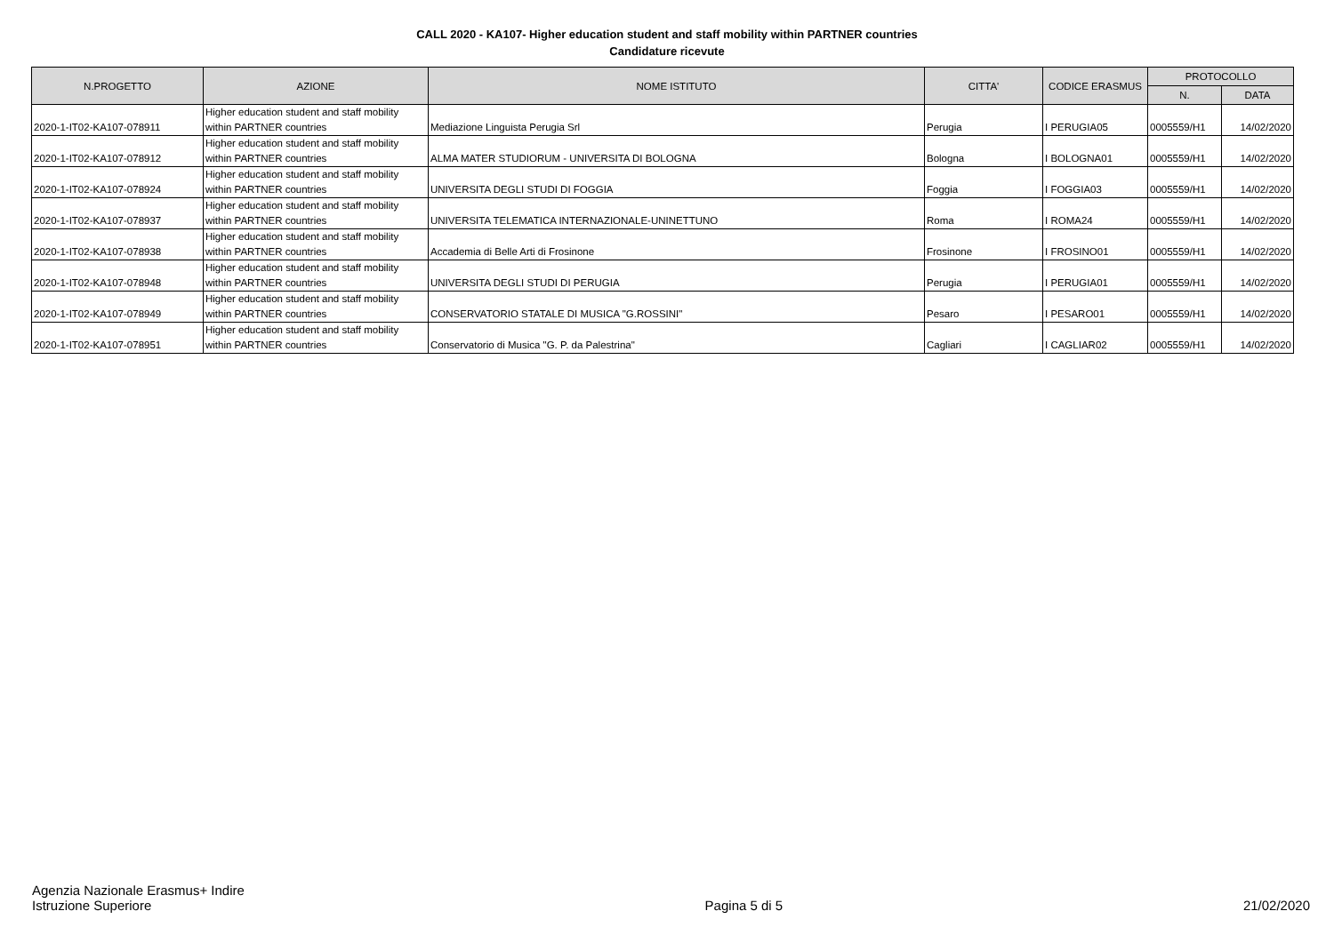CALL 2020 - KA107- Higher education student and staff mobility within PARTNER countries
Candidature ricevute
| N.PROGETTO | AZIONE | NOME ISTITUTO | CITTA' | CODICE ERASMUS | PROTOCOLLO | |
| --- | --- | --- | --- | --- | --- | --- |
| | | | | | N. | DATA |
| 2020-1-IT02-KA107-078911 | Higher education student and staff mobility within PARTNER countries | Mediazione Linguista Perugia Srl | Perugia | I PERUGIA05 | 0005559/H1 | 14/02/2020 |
| 2020-1-IT02-KA107-078912 | Higher education student and staff mobility within PARTNER countries | ALMA MATER STUDIORUM - UNIVERSITA DI BOLOGNA | Bologna | I BOLOGNA01 | 0005559/H1 | 14/02/2020 |
| 2020-1-IT02-KA107-078924 | Higher education student and staff mobility within PARTNER countries | UNIVERSITA DEGLI STUDI DI FOGGIA | Foggia | I FOGGIA03 | 0005559/H1 | 14/02/2020 |
| 2020-1-IT02-KA107-078937 | Higher education student and staff mobility within PARTNER countries | UNIVERSITA TELEMATICA INTERNAZIONALE-UNINETTUNO | Roma | I ROMA24 | 0005559/H1 | 14/02/2020 |
| 2020-1-IT02-KA107-078938 | Higher education student and staff mobility within PARTNER countries | Accademia di Belle Arti di Frosinone | Frosinone | I FROSINO01 | 0005559/H1 | 14/02/2020 |
| 2020-1-IT02-KA107-078948 | Higher education student and staff mobility within PARTNER countries | UNIVERSITA DEGLI STUDI DI PERUGIA | Perugia | I PERUGIA01 | 0005559/H1 | 14/02/2020 |
| 2020-1-IT02-KA107-078949 | Higher education student and staff mobility within PARTNER countries | CONSERVATORIO STATALE DI MUSICA "G.ROSSINI" | Pesaro | I PESARO01 | 0005559/H1 | 14/02/2020 |
| 2020-1-IT02-KA107-078951 | Higher education student and staff mobility within PARTNER countries | Conservatorio di Musica "G. P. da Palestrina" | Cagliari | I CAGLIAR02 | 0005559/H1 | 14/02/2020 |
Agenzia Nazionale Erasmus+ Indire
Istruzione Superiore
Pagina 5 di 5
21/02/2020